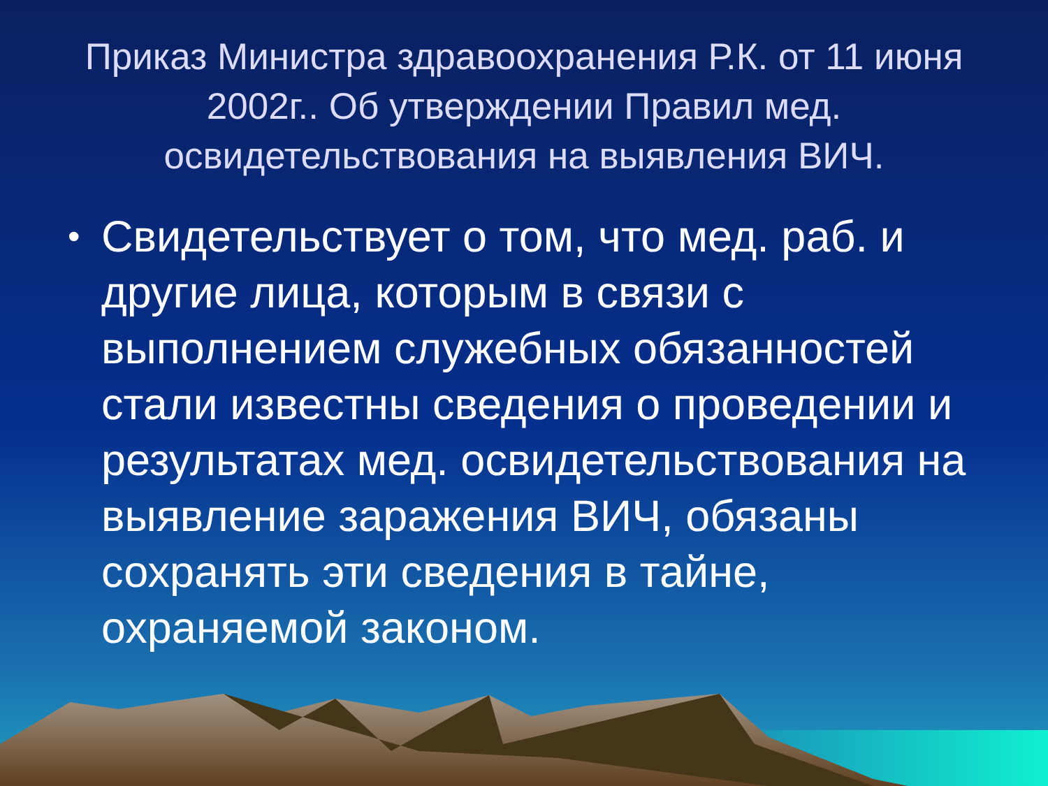Приказ Министра здравоохранения Р.К. от 11 июня 2002г.. Об утверждении Правил мед. освидетельствования на выявления ВИЧ.
• Свидетельствует о том, что мед. раб. и другие лица, которым в связи с выполнением служебных обязанностей стали известны сведения о проведении и результатах мед. освидетельствования на выявление заражения ВИЧ, обязаны сохранять эти сведения в тайне, охраняемой законом.